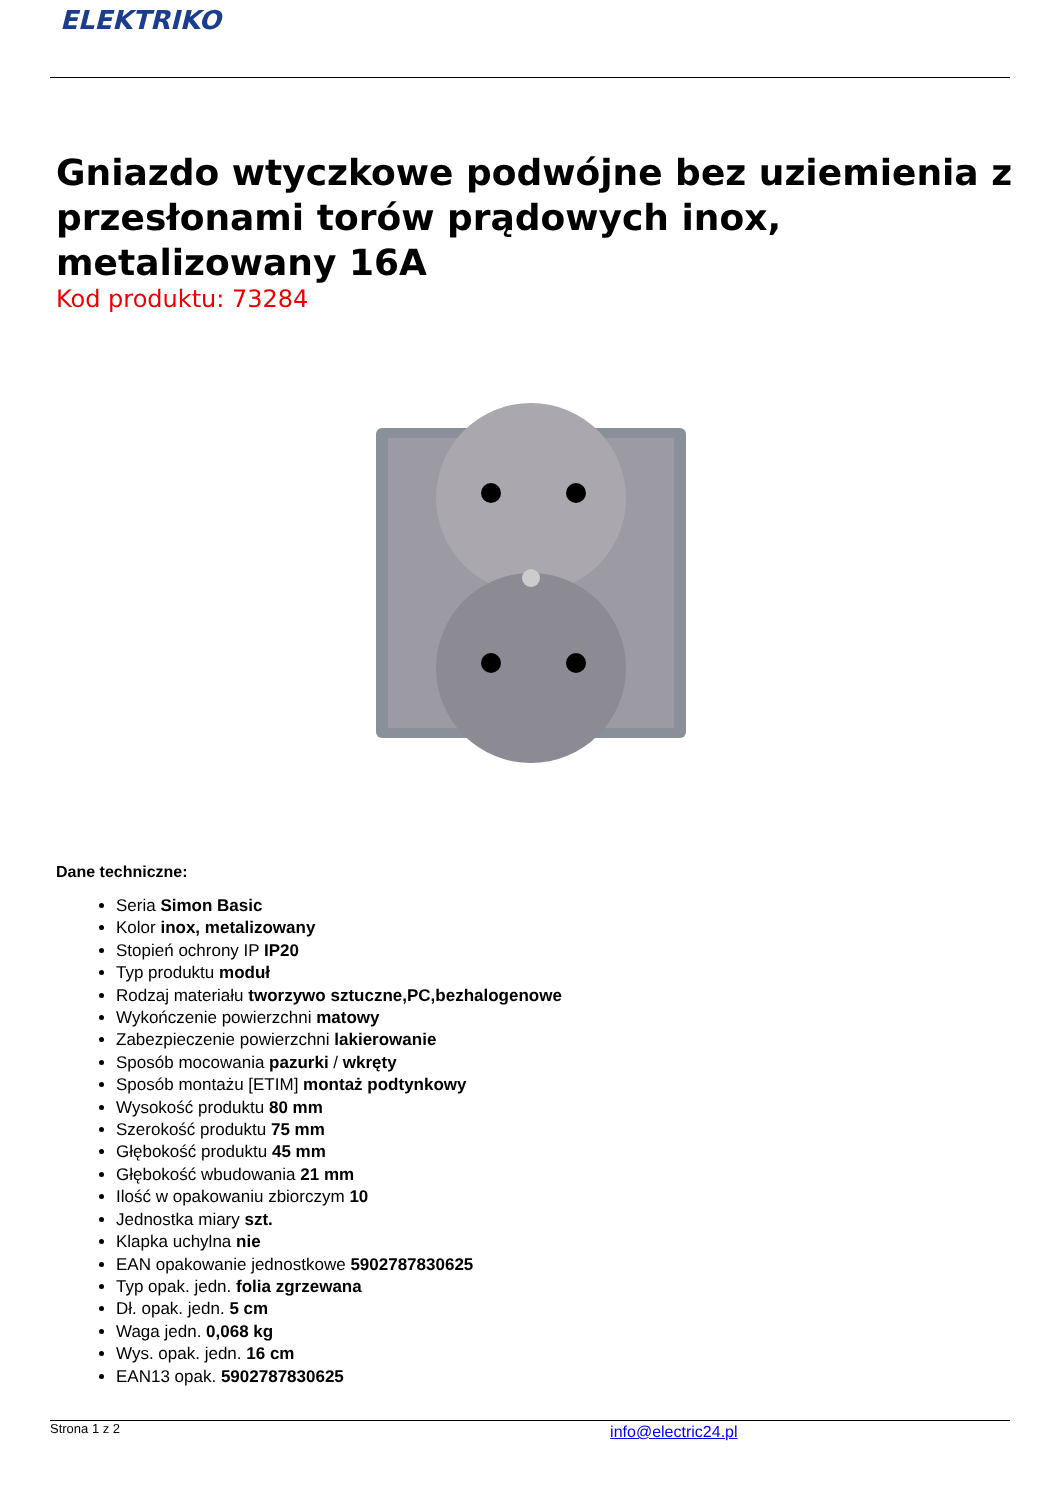ELEKTRIKO
Gniazdo wtyczkowe podwójne bez uziemienia z przesłonami torów prądowych inox, metalizowany 16A
Kod produktu: 73284
Dane techniczne:
Seria Simon Basic
Kolor inox, metalizowany
Stopień ochrony IP IP20
Typ produktu moduł
Rodzaj materiału tworzywo sztuczne,PC,bezhalogenowe
Wykończenie powierzchni matowy
Zabezpieczenie powierzchni lakierowanie
Sposób mocowania pazurki / wkręty
Sposób montażu [ETIM] montaż podtynkowy
Wysokość produktu 80 mm
Szerokość produktu 75 mm
Głębokość produktu 45 mm
Głębokość wbudowania 21 mm
Ilość w opakowaniu zbiorczym 10
Jednostka miary szt.
Klapka uchylna nie
EAN opakowanie jednostkowe 5902787830625
Typ opak. jedn. folia zgrzewana
Dł. opak. jedn. 5 cm
Waga jedn. 0,068 kg
Wys. opak. jedn. 16 cm
EAN13 opak. 5902787830625
Strona 1 z 2 info@electric24.pl